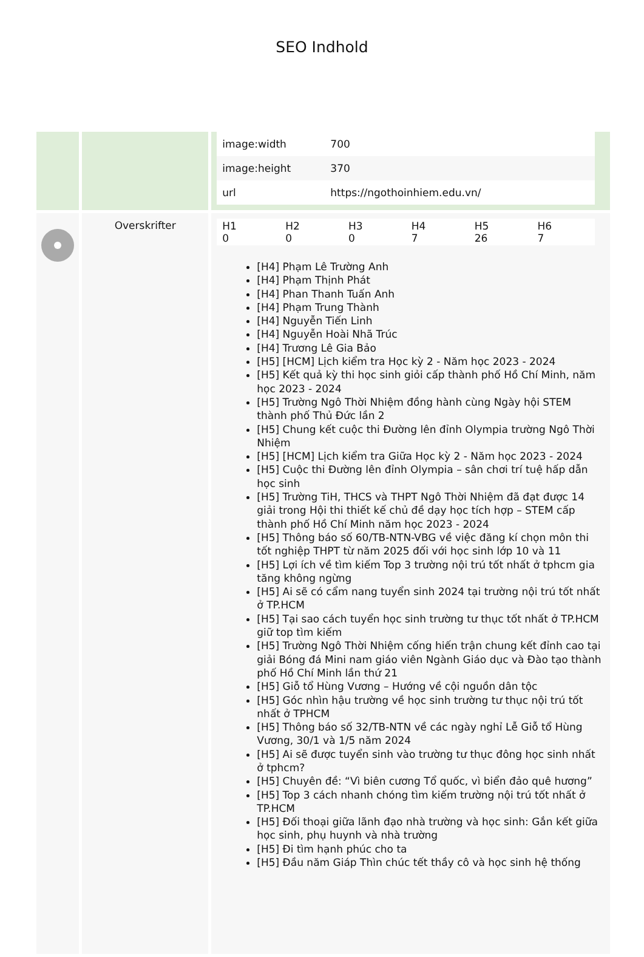SEO Indhold
| | | / image:width / 700 / / image:height / 370 / / url / https://ngothoinhiem.edu.vn/ / |
| | Overskrifter | / H1 0 / H2 0 / H3 0 / H4 7 / H5 26 / H6 7 / [H4] Phạm Lê Trường Anh [H4] Phạm Thịnh Phát [H4] Phan Thanh Tuấn Anh [H4] Phạm Trung Thành [H4] Nguyễn Tiến Linh [H4] Nguyễn Hoài Nhã Trúc [H4] Trương Lê Gia Bảo [H5] [HCM] Lịch kiểm tra Học kỳ 2 - Năm học 2023 - 2024 [H5] Kết quả kỳ thi học sinh giỏi cấp thành phố Hồ Chí Minh, năm học 2023 - 2024 [H5] Trường Ngô Thời Nhiệm đồng hành cùng Ngày hội STEM thành phố Thủ Đức lần 2 [H5] Chung kết cuộc thi Đường lên đỉnh Olympia trường Ngô Thời Nhiệm [H5] [HCM] Lịch kiểm tra Giữa Học kỳ 2 - Năm học 2023 - 2024 [H5] Cuộc thi Đường lên đỉnh Olympia – sân chơi trí tuệ hấp dẫn học sinh [H5] Trường TiH, THCS và THPT Ngô Thời Nhiệm đã đạt được 14 giải trong Hội thi thiết kế chủ đề dạy học tích hợp – STEM cấp thành phố Hồ Chí Minh năm học 2023 - 2024 [H5] Thông báo số 60/TB-NTN-VBG về việc đăng kí chọn môn thi tốt nghiệp THPT từ năm 2025 đối với học sinh lớp 10 và 11 [H5] Lợi ích về tìm kiếm Top 3 trường nội trú tốt nhất ở tphcm gia tăng không ngừng [H5] Ai sẽ có cẩm nang tuyển sinh 2024 tại trường nội trú tốt nhất ở TP.HCM [H5] Tại sao cách tuyển học sinh trường tư thục tốt nhất ở TP.HCM giữ top tìm kiếm [H5] Trường Ngô Thời Nhiệm cống hiến trận chung kết đỉnh cao tại giải Bóng đá Mini nam giáo viên Ngành Giáo dục và Đào tạo thành phố Hồ Chí Minh lần thứ 21 [H5] Giỗ tổ Hùng Vương – Hướng về cội nguồn dân tộc [H5] Góc nhìn hậu trường về học sinh trường tư thục nội trú tốt nhất ở TPHCM [H5] Thông báo số 32/TB-NTN về các ngày nghỉ Lễ Giỗ tổ Hùng Vương, 30/1 và 1/5 năm 2024 [H5] Ai sẽ được tuyển sinh vào trường tư thục đông học sinh nhất ở tphcm? [H5] Chuyên đề: “Vì biên cương Tổ quốc, vì biển đảo quê hương” [H5] Top 3 cách nhanh chóng tìm kiếm trường nội trú tốt nhất ở TP.HCM [H5] Đối thoại giữa lãnh đạo nhà trường và học sinh: Gắn kết giữa học sinh, phụ huynh và nhà trường [H5] Đi tìm hạnh phúc cho ta [H5] Đầu năm Giáp Thìn chúc tết thầy cô và học sinh hệ thống |